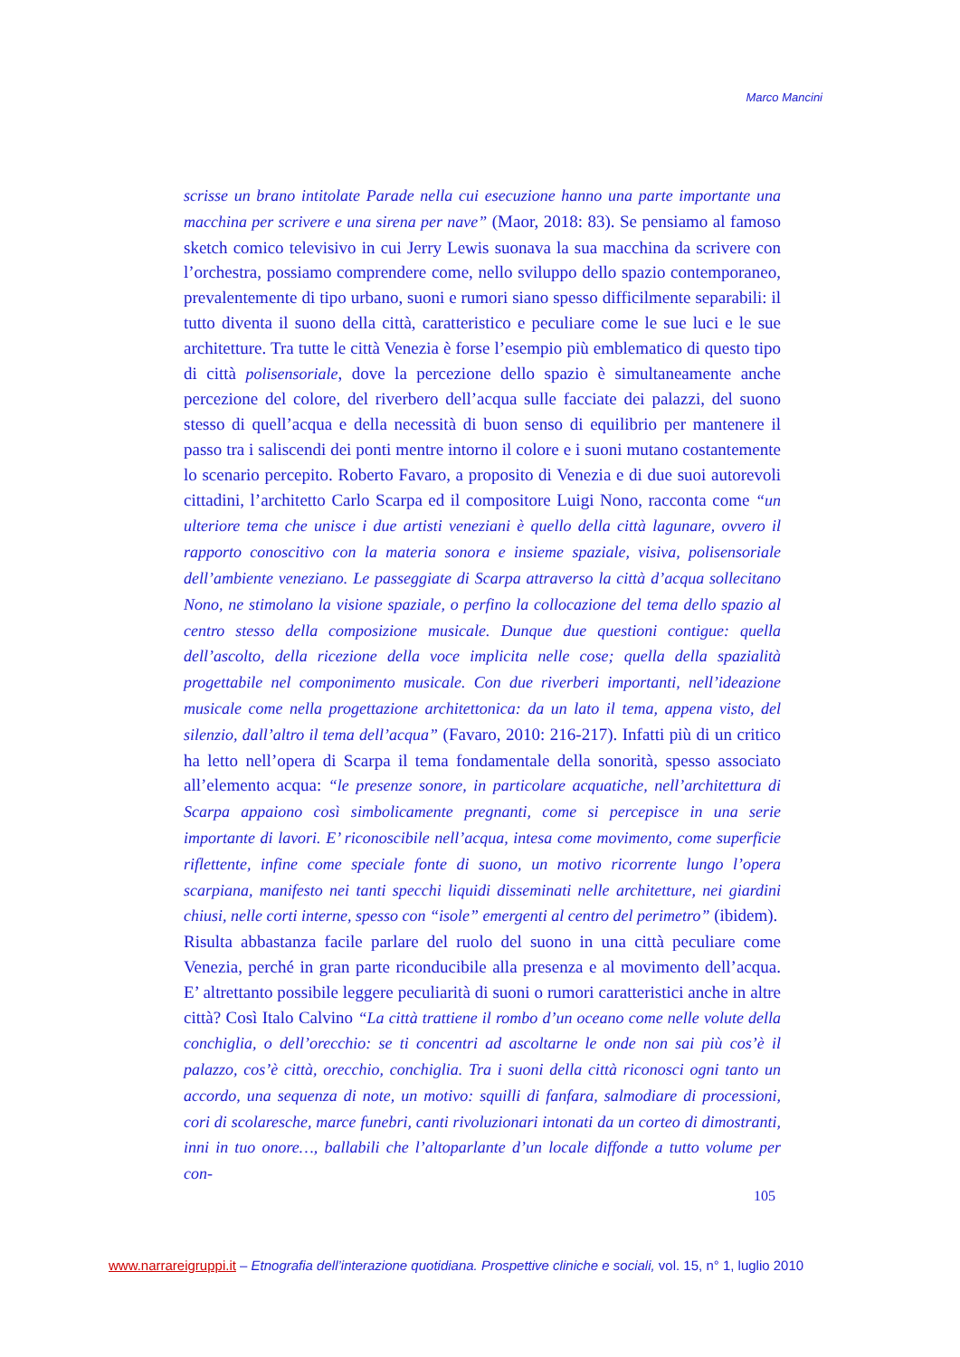Marco Mancini
scrisse un brano intitolate Parade nella cui esecuzione hanno una parte importante una macchina per scrivere e una sirena per nave” (Maor, 2018: 83). Se pensiamo al famoso sketch comico televisivo in cui Jerry Lewis suonava la sua macchina da scrivere con l’orchestra, possiamo comprendere come, nello sviluppo dello spazio contemporaneo, prevalentemente di tipo urbano, suoni e rumori siano spesso difficilmente separabili: il tutto diventa il suono della città, caratteristico e peculiare come le sue luci e le sue architetture. Tra tutte le città Venezia è forse l’esempio più emblematico di questo tipo di città polisensoriale, dove la percezione dello spazio è simultaneamente anche percezione del colore, del riverbero dell’acqua sulle facciate dei palazzi, del suono stesso di quell’acqua e della necessità di buon senso di equilibrio per mantenere il passo tra i saliscendi dei ponti mentre intorno il colore e i suoni mutano costantemente lo scenario percepito. Roberto Favaro, a proposito di Venezia e di due suoi autorevoli cittadini, l’architetto Carlo Scarpa ed il compositore Luigi Nono, racconta come “un ulteriore tema che unisce i due artisti veneziani è quello della città lagunare, ovvero il rapporto conoscitivo con la materia sonora e insieme spaziale, visiva, polisensoriale dell’ambiente veneziano. Le passeggiate di Scarpa attraverso la città d’acqua sollecitano Nono, ne stimolano la visione spaziale, o perfino la collocazione del tema dello spazio al centro stesso della composizione musicale. Dunque due questioni contigue: quella dell’ascolto, della ricezione della voce implicita nelle cose; quella della spazialità progettabile nel componimento musicale. Con due riverberi importanti, nell’ideazione musicale come nella progettazione architettonica: da un lato il tema, appena visto, del silenzio, dall’altro il tema dell’acqua” (Favaro, 2010: 216-217). Infatti più di un critico ha letto nell’opera di Scarpa il tema fondamentale della sonorità, spesso associato all’elemento acqua: “le presenze sonore, in particolare acquatiche, nell’architettura di Scarpa appaiono così simbolicamente pregnanti, come si percepisce in una serie importante di lavori. E’ riconoscibile nell’acqua, intesa come movimento, come superficie riflettente, infine come speciale fonte di suono, un motivo ricorrente lungo l’opera scarpiana, manifesto nei tanti specchi liquidi disseminati nelle architetture, nei giardini chiusi, nelle corti interne, spesso con “isole” emergenti al centro del perimetro” (ibidem).
Risulta abbastanza facile parlare del ruolo del suono in una città peculiare come Venezia, perché in gran parte riconducibile alla presenza e al movimento dell’acqua. E’ altrettanto possibile leggere peculiarità di suoni o rumori caratteristici anche in altre città? Così Italo Calvino “La città trattiene il rombo d’un oceano come nelle volute della conchiglia, o dell’orecchio: se ti concentri ad ascoltarne le onde non sai più cos’è il palazzo, cos’è città, orecchio, conchiglia. Tra i suoni della città riconosci ogni tanto un accordo, una sequenza di note, un motivo: squilli di fanfara, salmodiare di processioni, cori di scolaresche, marce funebri, canti rivoluzionari intonati da un corteo di dimostranti, inni in tuo onore…, ballabili che l’altoparlante d’un locale diffonde a tutto volume per con-
105
www.narrareigruppi.it – Etnografia dell’interazione quotidiana. Prospettive cliniche e sociali, vol. 15, n° 1, luglio 2010